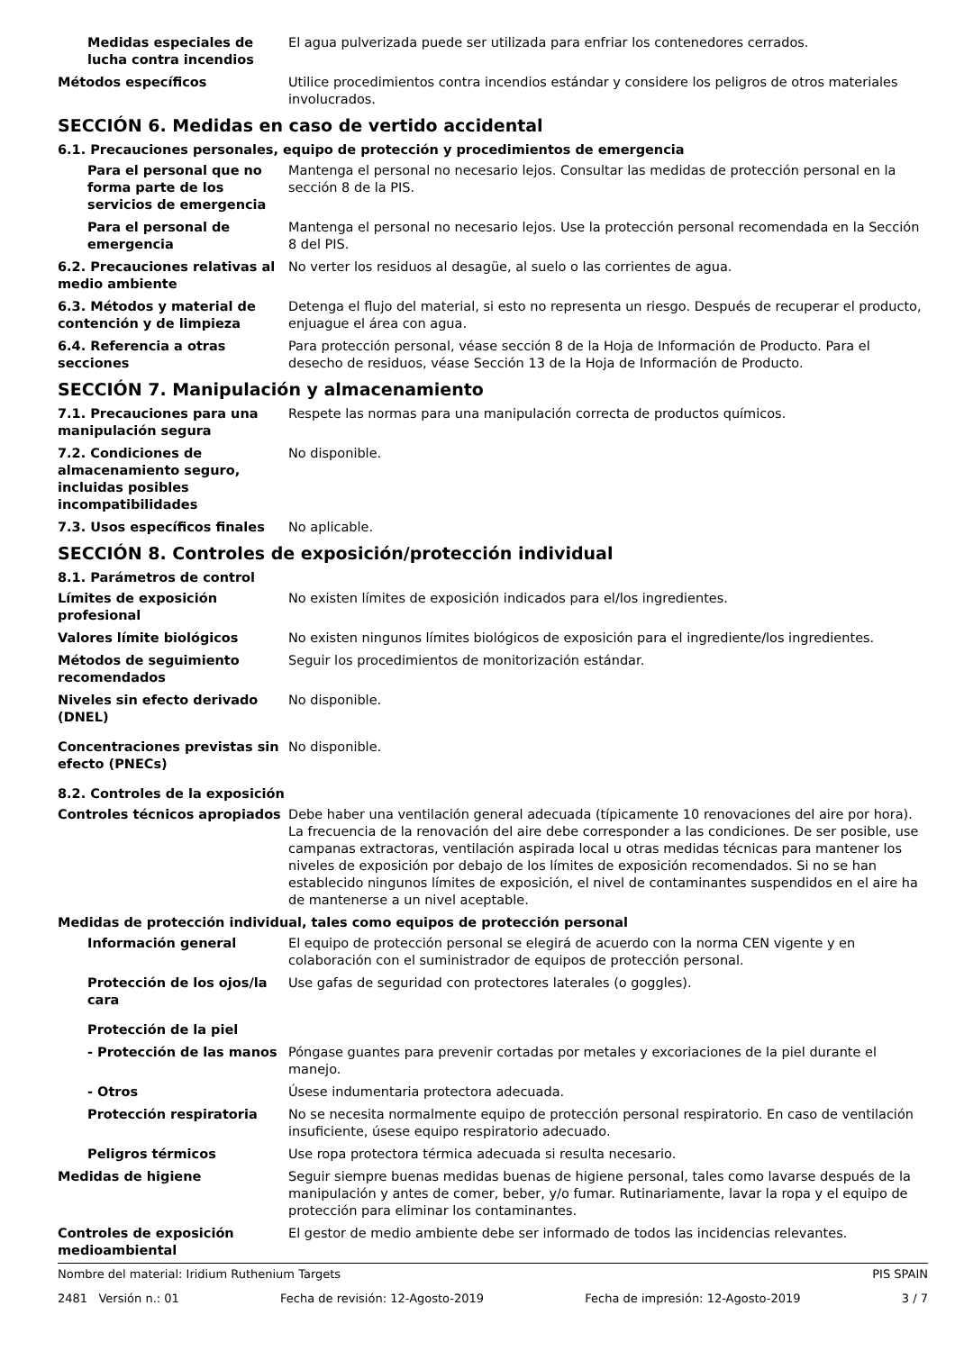Medidas especiales de lucha contra incendios
El agua pulverizada puede ser utilizada para enfriar los contenedores cerrados.
Métodos específicos Utilice procedimientos contra incendios estándar y considere los peligros de otros materiales involucrados.
SECCIÓN 6. Medidas en caso de vertido accidental
6.1. Precauciones personales, equipo de protección y procedimientos de emergencia
Para el personal que no forma parte de los servicios de emergencia
Mantenga el personal no necesario lejos. Consultar las medidas de protección personal en la sección 8 de la PIS.
Para el personal de emergencia
Mantenga el personal no necesario lejos. Use la protección personal recomendada en la Sección 8 del PIS.
6.2. Precauciones relativas al medio ambiente
No verter los residuos al desagüe, al suelo o las corrientes de agua.
6.3. Métodos y material de contención y de limpieza
Detenga el flujo del material, si esto no representa un riesgo. Después de recuperar el producto, enjuague el área con agua.
6.4. Referencia a otras secciones
Para protección personal, véase sección 8 de la Hoja de Información de Producto. Para el desecho de residuos, véase Sección 13 de la Hoja de Información de Producto.
SECCIÓN 7. Manipulación y almacenamiento
7.1. Precauciones para una manipulación segura
Respete las normas para una manipulación correcta de productos químicos.
7.2. Condiciones de almacenamiento seguro, incluidas posibles incompatibilidades
No disponible.
7.3. Usos específicos finales No aplicable.
SECCIÓN 8. Controles de exposición/protección individual
8.1. Parámetros de control
Límites de exposición profesional
No existen límites de exposición indicados para el/los ingredientes.
Valores límite biológicos No existen ningunos límites biológicos de exposición para el ingrediente/los ingredientes.
Métodos de seguimiento recomendados
Seguir los procedimientos de monitorización estándar.
Niveles sin efecto derivado (DNEL)
No disponible.
Concentraciones previstas sin efecto (PNECs)
No disponible.
8.2. Controles de la exposición
Controles técnicos apropiados Debe haber una ventilación general adecuada (típicamente 10 renovaciones del aire por hora). La frecuencia de la renovación del aire debe corresponder a las condiciones. De ser posible, use campanas extractoras, ventilación aspirada local u otras medidas técnicas para mantener los niveles de exposición por debajo de los límites de exposición recomendados. Si no se han establecido ningunos límites de exposición, el nivel de contaminantes suspendidos en el aire ha de mantenerse a un nivel aceptable.
Medidas de protección individual, tales como equipos de protección personal
Información general El equipo de protección personal se elegirá de acuerdo con la norma CEN vigente y en colaboración con el suministrador de equipos de protección personal.
Protección de los ojos/la cara
Use gafas de seguridad con protectores laterales (o goggles).
Protección de la piel
- Protección de las manos Póngase guantes para prevenir cortadas por metales y excoriaciones de la piel durante el manejo.
- Otros Úsese indumentaria protectora adecuada.
Protección respiratoria No se necesita normalmente equipo de protección personal respiratorio. En caso de ventilación insuficiente, úsese equipo respiratorio adecuado.
Peligros térmicos Use ropa protectora térmica adecuada si resulta necesario.
Medidas de higiene Seguir siempre buenas medidas buenas de higiene personal, tales como lavarse después de la manipulación y antes de comer, beber, y/o fumar. Rutinariamente, lavar la ropa y el equipo de protección para eliminar los contaminantes.
Controles de exposición medioambiental
El gestor de medio ambiente debe ser informado de todos las incidencias relevantes.
Nombre del material: Iridium Ruthenium Targets PIS SPAIN
2481 Versión n.: 01 Fecha de revisión: 12-Agosto-2019 Fecha de impresión: 12-Agosto-2019 3 / 7